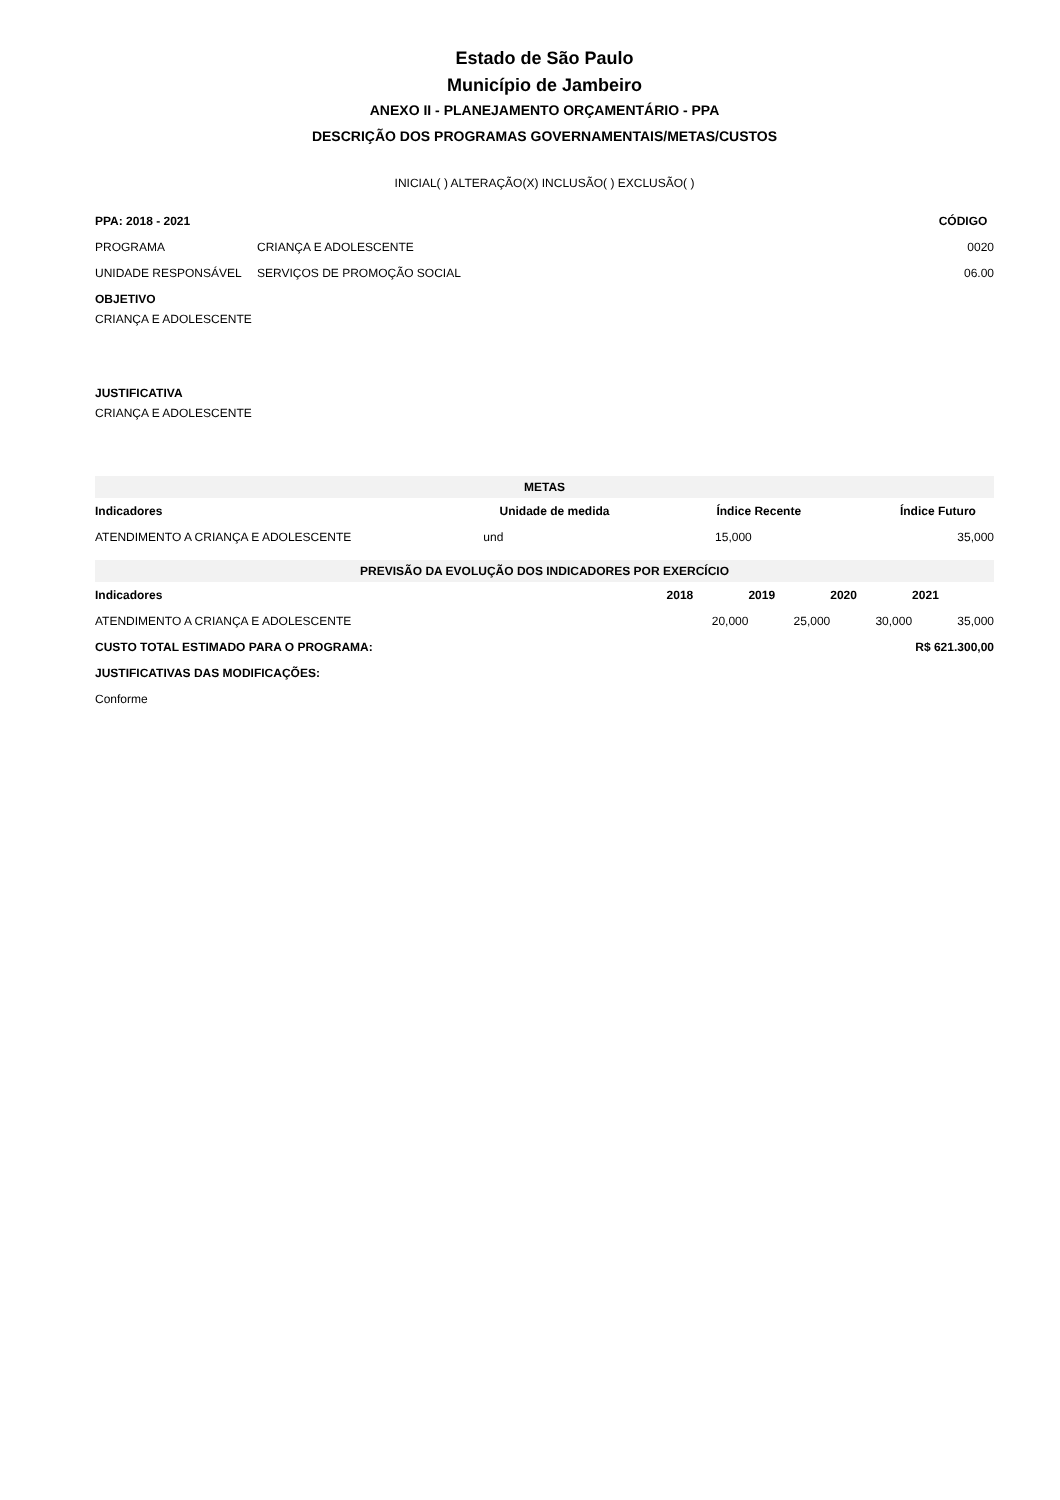Estado de São Paulo
Município de Jambeiro
ANEXO II - PLANEJAMENTO ORÇAMENTÁRIO - PPA
DESCRIÇÃO DOS PROGRAMAS GOVERNAMENTAIS/METAS/CUSTOS
INICIAL( ) ALTERAÇÃO(X) INCLUSÃO( ) EXCLUSÃO( )
| PPA: 2018 - 2021 | | CÓDIGO |
| PROGRAMA | CRIANÇA E ADOLESCENTE | 0020 |
| UNIDADE RESPONSÁVEL | SERVIÇOS DE PROMOÇÃO SOCIAL | 06.00 |
OBJETIVO
CRIANÇA E ADOLESCENTE
JUSTIFICATIVA
CRIANÇA E ADOLESCENTE
| METAS | | | |
| Indicadores | Unidade de medida | Índice Recente | Índice Futuro |
| ATENDIMENTO A CRIANÇA E ADOLESCENTE | und | 15,000 | 35,000 |
| PREVISÃO DA EVOLUÇÃO DOS INDICADORES POR EXERCÍCIO | | | | |
| Indicadores | 2018 | 2019 | 2020 | 2021 |
| ATENDIMENTO A CRIANÇA E ADOLESCENTE | 20,000 | 25,000 | 30,000 | 35,000 |
| CUSTO TOTAL ESTIMADO PARA O PROGRAMA: | R$ 621.300,00 |
| JUSTIFICATIVAS DAS MODIFICAÇÕES: | |
| Conforme | |